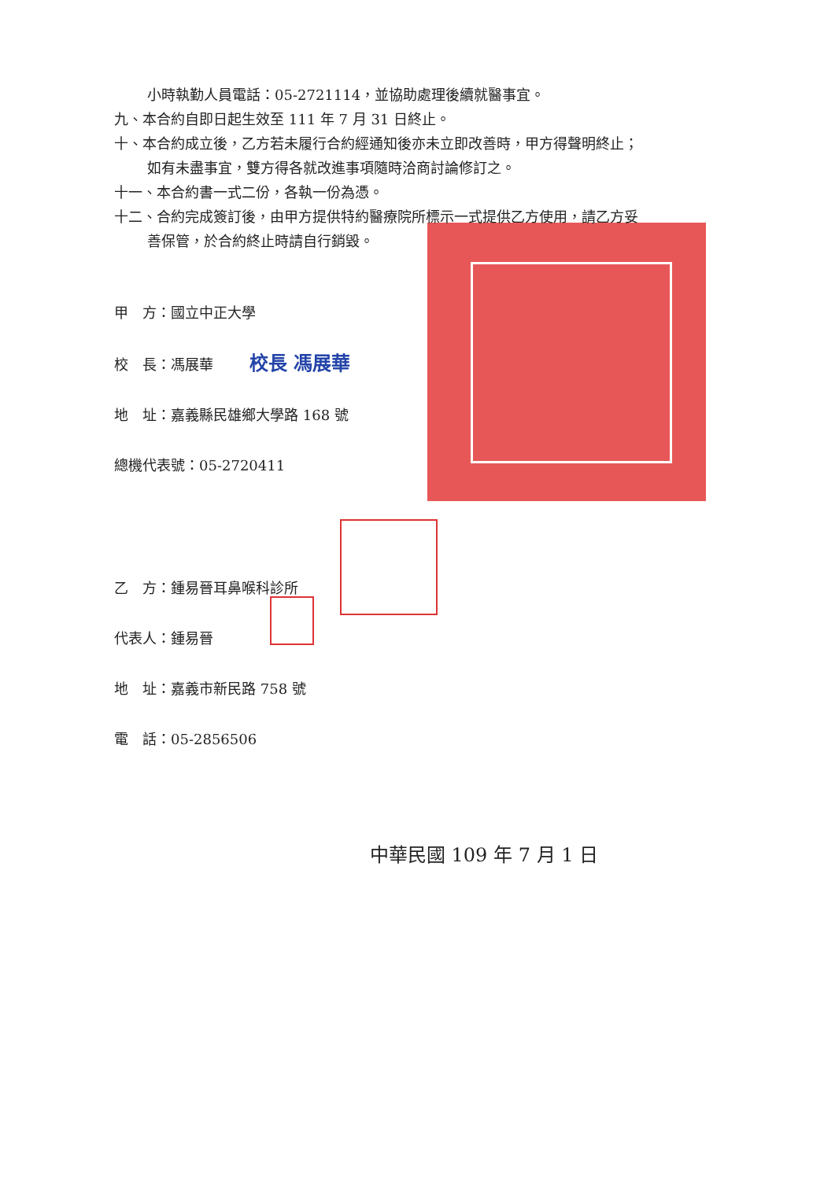小時執勤人員電話：05-2721114，並協助處理後續就醫事宜。
九、本合約自即日起生效至 111 年 7 月 31 日終止。
十、本合約成立後，乙方若未履行合約經通知後亦未立即改善時，甲方得聲明終止；
如有未盡事宜，雙方得各就改進事項隨時洽商討論修訂之。
十一、本合約書一式二份，各執一份為憑。
十二、合約完成簽訂後，由甲方提供特約醫療院所標示一式提供乙方使用，請乙方妥
善保管，於合約終止時請自行銷毀。
甲　方：國立中正大學
校　長：馮展華 校長 馮展華
地　址：嘉義縣民雄鄉大學路 168 號
總機代表號：05-2720411
乙　方：鍾易晉耳鼻喉科診所
代表人：鍾易晉
地　址：嘉義市新民路 758 號
電　話：05-2856506
中華民國 109 年 7 月 1 日